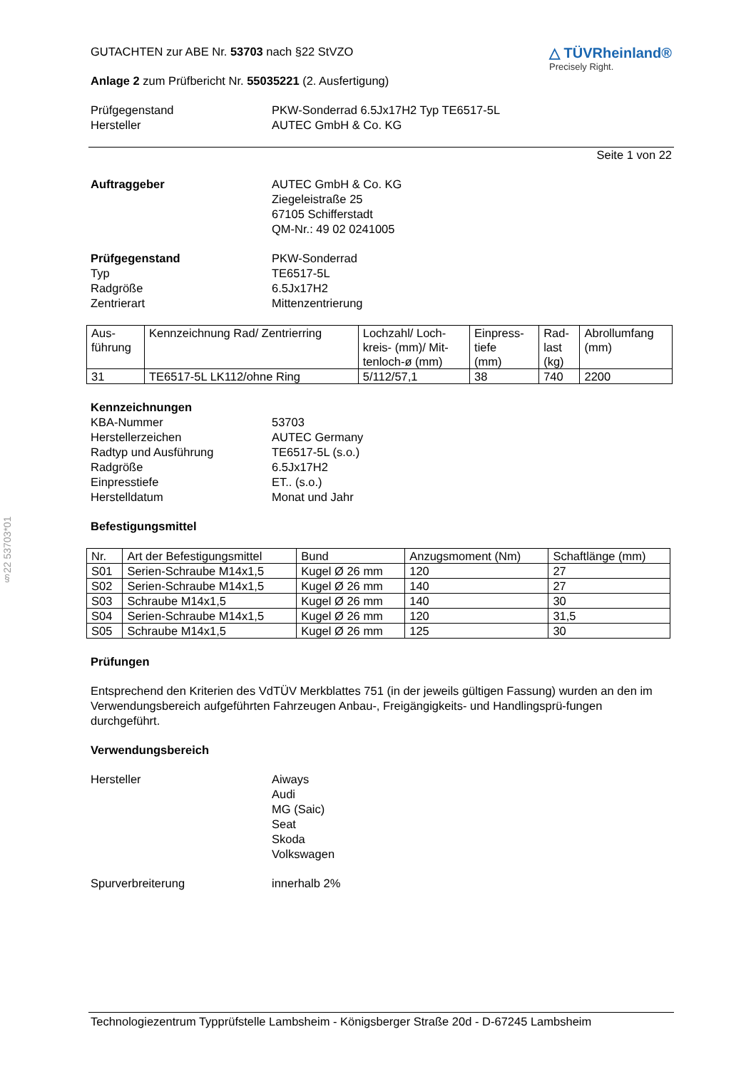§22 53703*01
GUTACHTEN zur ABE Nr. 53703 nach §22 StVZO
Anlage 2 zum Prüfbericht Nr. 55035221 (2. Ausfertigung)
△ TÜVRheinland®
Precisely Right.
Prüfgegenstand PKW-Sonderrad 6.5Jx17H2 Typ TE6517-5L
Hersteller AUTEC GmbH & Co. KG
Seite 1 von 22
Auftraggeber AUTEC GmbH & Co. KG
Ziegeleistraße 25
67105 Schifferstadt
QM-Nr.: 49 02 0241005
Prüfgegenstand PKW-Sonderrad
Typ TE6517-5L
Radgröße 6.5Jx17H2
Zentrierart Mittenzentrierung
| Aus- führung | Kennzeichnung Rad/ Zentrierring | Lochzahl/ Loch- kreis- (mm)/ Mit- tenloch-ø (mm) | Einpress- tiefe (mm) | Rad- last (kg) | Abrollumfang (mm) |
| --- | --- | --- | --- | --- | --- |
| 31 | TE6517-5L LK112/ohne Ring | 5/112/57,1 | 38 | 740 | 2200 |
Kennzeichnungen
KBA-Nummer 53703
Herstellerzeichen AUTEC Germany
Radtyp und Ausführung TE6517-5L (s.o.)
Radgröße 6.5Jx17H2
Einpresstiefe ET.. (s.o.)
Herstelldatum Monat und Jahr
Befestigungsmittel
| Nr. | Art der Befestigungsmittel | Bund | Anzugsmoment (Nm) | Schaftlänge (mm) |
| --- | --- | --- | --- | --- |
| S01 | Serien-Schraube M14x1,5 | Kugel Ø 26 mm | 120 | 27 |
| S02 | Serien-Schraube M14x1,5 | Kugel Ø 26 mm | 140 | 27 |
| S03 | Schraube M14x1,5 | Kugel Ø 26 mm | 140 | 30 |
| S04 | Serien-Schraube M14x1,5 | Kugel Ø 26 mm | 120 | 31,5 |
| S05 | Schraube M14x1,5 | Kugel Ø 26 mm | 125 | 30 |
Prüfungen
Entsprechend den Kriterien des VdTÜV Merkblattes 751 (in der jeweils gültigen Fassung) wurden an den im Verwendungsbereich aufgeführten Fahrzeugen Anbau-, Freigängigkeits- und Handlingsprü-fungen durchgeführt.
Verwendungsbereich
Hersteller Aiways
Audi
MG (Saic)
Seat
Skoda
Volkswagen
Spurverbreiterung innerhalb 2%
Technologiezentrum Typprüfstelle Lambsheim - Königsberger Straße 20d - D-67245 Lambsheim